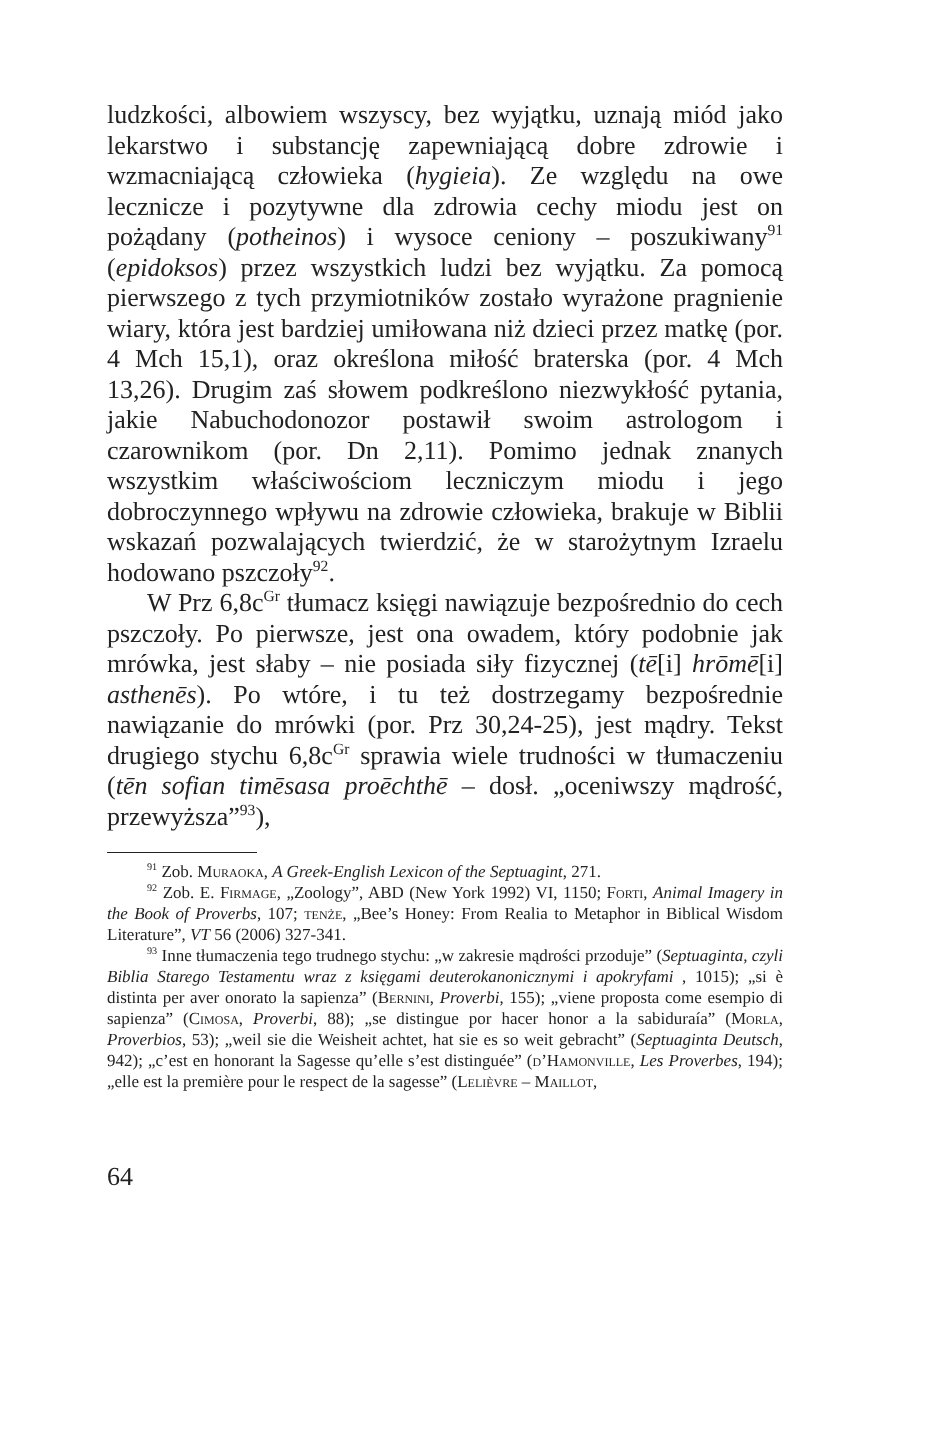ludzkości, albowiem wszyscy, bez wyjątku, uznają miód jako lekarstwo i substancję zapewniającą dobre zdrowie i wzmacniającą człowieka (hygieia). Ze względu na owe lecznicze i pozytywne dla zdrowia cechy miodu jest on pożądany (potheinos) i wysoce ceniony – poszukiwany<sup>91</sup> (epidoksos) przez wszystkich ludzi bez wyjątku. Za pomocą pierwszego z tych przymiotników zostało wyrażone pragnienie wiary, która jest bardziej umiłowana niż dzieci przez matkę (por. 4 Mch 15,1), oraz określona miłość braterska (por. 4 Mch 13,26). Drugim zaś słowem podkreślono niezwykłość pytania, jakie Nabuchodonozor postawił swoim astrologom i czarownikom (por. Dn 2,11). Pomimo jednak znanych wszystkim właściwościom leczniczym miodu i jego dobroczynnego wpływu na zdrowie człowieka, brakuje w Biblii wskazań pozwalających twierdzić, że w starożytnym Izraelu hodowano pszczoły<sup>92</sup>.
W Prz 6,8c<sup>Gr</sup> tłumacz księgi nawiązuje bezpośrednio do cech pszczoły. Po pierwsze, jest ona owadem, który podobnie jak mrówka, jest słaby – nie posiada siły fizycznej (tē[i] hrōmē[i] asthenēs). Po wtóre, i tu też dostrzegamy bezpośrednie nawiązanie do mrówki (por. Prz 30,24-25), jest mądry. Tekst drugiego stychu 6,8c<sup>Gr</sup> sprawia wiele trudności w tłumaczeniu (tēn sofian timēsasa proēchthē – dosł. „oceniwszy mądrość, przewyższa”<sup>93</sup>),
<sup>91</sup> Zob. Muraoka, A Greek-English Lexicon of the Septuagint, 271.
<sup>92</sup> Zob. E. Firmage, „Zoology”, ABD (New York 1992) VI, 1150; Forti, Animal Imagery in the Book of Proverbs, 107; tenże, „Bee’s Honey: From Realia to Metaphor in Biblical Wisdom Literature”, VT 56 (2006) 327-341.
<sup>93</sup> Inne tłumaczenia tego trudnego stychu: „w zakresie mądrości przoduje” (Septuaginta, czyli Biblia Starego Testamentu wraz z księgami deuterokanonicznymi i apokryfami , 1015); „si è distinta per aver onorato la sapienza” (Bernini, Proverbi, 155); „viene proposta come esempio di sapienza” (Cimosa, Proverbi, 88); „se distingue por hacer honor a la sabiduraía” (Morla, Proverbios, 53); „weil sie die Weisheit achtet, hat sie es so weit gebracht” (Septuaginta Deutsch, 942); „c’est en honorant la Sagesse qu’elle s’est distinguée” (d’Hamonville, Les Proverbes, 194); „elle est la première pour le respect de la sagesse” (Lelièvre – Maillot,
64